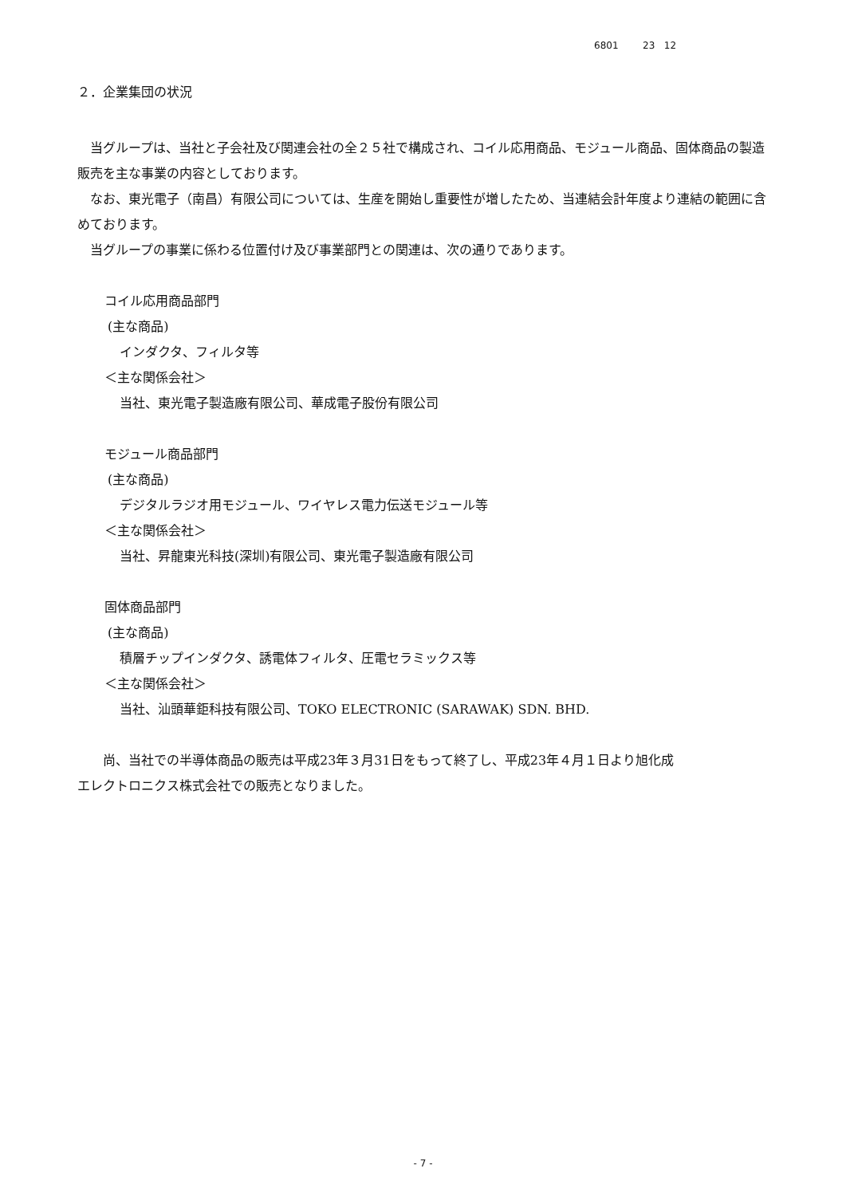6801 23 12
２．企業集団の状況
　当グループは、当社と子会社及び関連会社の全２５社で構成され、コイル応用商品、モジュール商品、固体商品の製造販売を主な事業の内容としております。
　なお、東光電子（南昌）有限公司については、生産を開始し重要性が増したため、当連結会計年度より連結の範囲に含めております。
　当グループの事業に係わる位置付け及び事業部門との関連は、次の通りであります。
コイル応用商品部門
(主な商品)
インダクタ、フィルタ等
＜主な関係会社＞
当社、東光電子製造廠有限公司、華成電子股份有限公司
モジュール商品部門
(主な商品)
デジタルラジオ用モジュール、ワイヤレス電力伝送モジュール等
＜主な関係会社＞
当社、昇龍東光科技(深圳)有限公司、東光電子製造廠有限公司
固体商品部門
(主な商品)
積層チップインダクタ、誘電体フィルタ、圧電セラミックス等
＜主な関係会社＞
当社、汕頭華鉅科技有限公司、TOKO ELECTRONIC (SARAWAK) SDN. BHD.
　　尚、当社での半導体商品の販売は平成23年３月31日をもって終了し、平成23年４月１日より旭化成
エレクトロニクス株式会社での販売となりました。
- 7 -